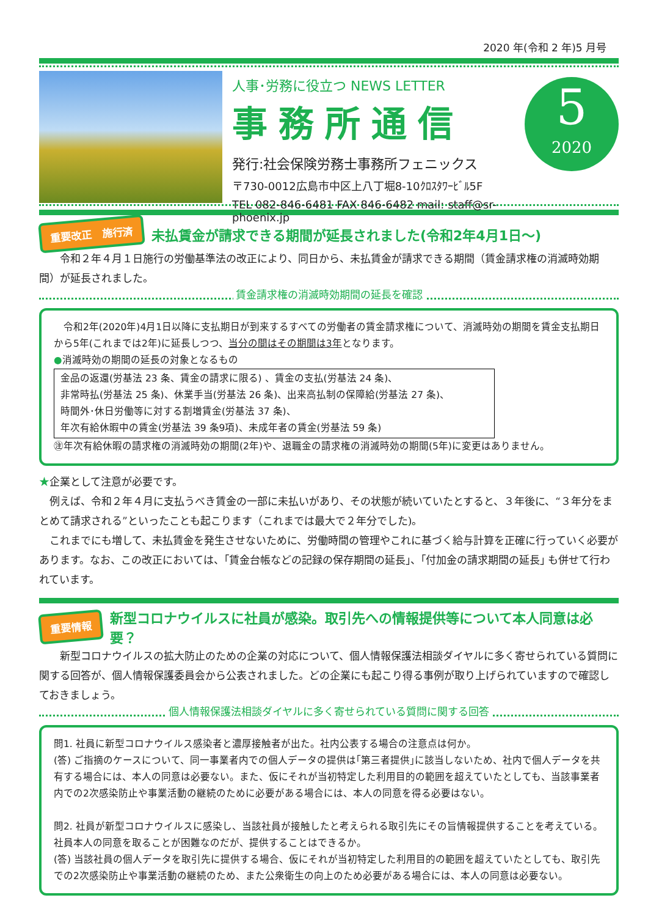2020 年(令和 2 年)5 月号
人事･労務に役立つ NEWS LETTER
事務所通信
発行:社会保険労務士事務所フェニックス
〒730-0012広島市中区上八丁堀8-10ｸﾛｽﾀﾜｰﾋﾞﾙ5F
TEL 082-846-6481 FAX 846-6482 mail: staff@sr-phoenix.jp
5
2020
重要改正　施行済
未払賃金が請求できる期間が延長されました(令和2年4月1日～)
　　令和２年４月１日施行の労働基準法の改正により、同日から、未払賃金が請求できる期間（賃金請求権の消滅時効期間）が延長されました。
賃金請求権の消滅時効期間の延長を確認
　令和2年(2020年)4月1日以降に支払期日が到来するすべての労働者の賃金請求権について、消滅時効の期間を賃金支払期日から5年(これまでは2年)に延長しつつ、当分の間はその期間は3年となります。
●消滅時効の期間の延長の対象となるもの
金品の返還(労基法 23 条、賃金の請求に限る) 、賃金の支払(労基法 24 条)、
非常時払(労基法 25 条)、休業手当(労基法 26 条)、出来高払制の保障給(労基法 27 条)、
時間外･休日労働等に対する割増賃金(労基法 37 条)、
年次有給休暇中の賃金(労基法 39 条9項)、未成年者の賃金(労基法 59 条)
㊟年次有給休暇の請求権の消滅時効の期間(2年)や、退職金の請求権の消滅時効の期間(5年)に変更はありません。
★企業として注意が必要です。
　例えば、令和２年４月に支払うべき賃金の一部に未払いがあり、その状態が続いていたとすると、３年後に、“３年分をまとめて請求される”といったことも起こります（これまでは最大で２年分でした)。
　これまでにも増して、未払賃金を発生させないために、労働時間の管理やこれに基づく給与計算を正確に行っていく必要があります。なお、この改正においては、｢賃金台帳などの記録の保存期間の延長｣、｢付加金の請求期間の延長｣ も併せて行われています。
重要情報
新型コロナウイルスに社員が感染。取引先への情報提供等について本人同意は必要？
　　新型コロナウイルスの拡大防止のための企業の対応について、個人情報保護法相談ダイヤルに多く寄せられている質問に関する回答が、個人情報保護委員会から公表されました。どの企業にも起こり得る事例が取り上げられていますので確認しておきましょう。
個人情報保護法相談ダイヤルに多く寄せられている質問に関する回答
問1. 社員に新型コロナウイルス感染者と濃厚接触者が出た。社内公表する場合の注意点は何か。
(答) ご指摘のケースについて、同一事業者内での個人データの提供は｢第三者提供｣に該当しないため、社内で個人データを共有する場合には、本人の同意は必要ない。また、仮にそれが当初特定した利用目的の範囲を超えていたとしても、当該事業者内での2次感染防止や事業活動の継続のために必要がある場合には、本人の同意を得る必要はない。
問2. 社員が新型コロナウイルスに感染し、当該社員が接触したと考えられる取引先にその旨情報提供することを考えている。社員本人の同意を取ることが困難なのだが、提供することはできるか。
(答) 当該社員の個人データを取引先に提供する場合、仮にそれが当初特定した利用目的の範囲を超えていたとしても、取引先での2次感染防止や事業活動の継続のため、また公衆衛生の向上のため必要がある場合には、本人の同意は必要ない。